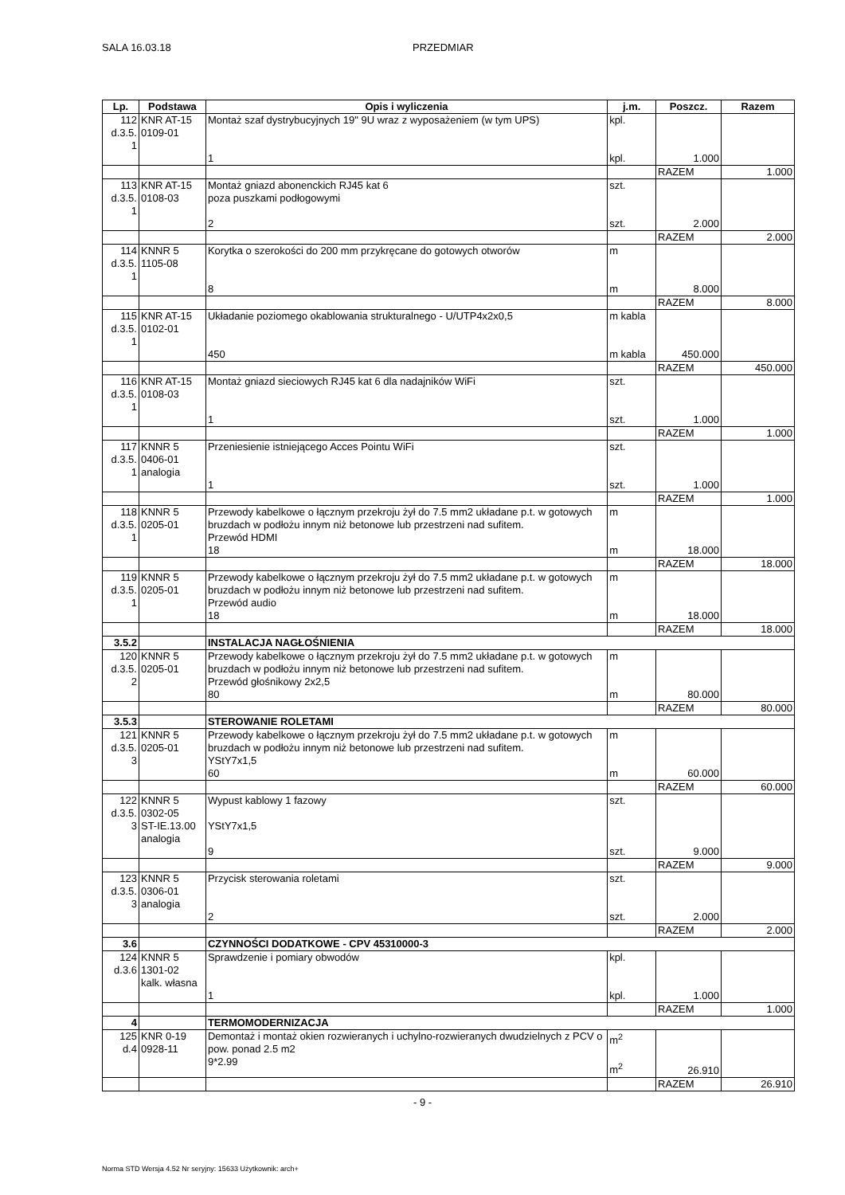SALA 16.03.18 PRZEDMIAR
| Lp. | Podstawa | Opis i wyliczenia | j.m. | Poszcz. | Razem |
| --- | --- | --- | --- | --- | --- |
| 112 d.3.5. 1 | KNR AT-15 0109-01 | Montaż szaf dystrybucyjnych 19" 9U wraz z wyposażeniem (w tym UPS) 1 | kpl. kpl. | 1.000 | |
| | | | | RAZEM | 1.000 |
| 113 d.3.5. 1 | KNR AT-15 0108-03 | Montaż gniazd abonenckich RJ45 kat 6 poza puszkami podłogowymi 2 | szt. szt. | 2.000 | |
| | | | | RAZEM | 2.000 |
| 114 d.3.5. 1 | KNNR 5 1105-08 | Korytka o szerokości do 200 mm przykręcane do gotowych otworów 8 | m m | 8.000 | |
| | | | | RAZEM | 8.000 |
| 115 d.3.5. 1 | KNR AT-15 0102-01 | Układanie poziomego okablowania strukturalnego - U/UTP4x2x0,5 450 | m kabla m kabla | 450.000 | |
| | | | | RAZEM | 450.000 |
| 116 d.3.5. 1 | KNR AT-15 0108-03 | Montaż gniazd sieciowych RJ45 kat 6 dla nadajników WiFi 1 | szt. szt. | 1.000 | |
| | | | | RAZEM | 1.000 |
| 117 d.3.5. 1 | KNNR 5 0406-01 analogia | Przeniesienie istniejącego Acces Pointu WiFi 1 | szt. szt. | 1.000 | |
| | | | | RAZEM | 1.000 |
| 118 d.3.5. 1 | KNNR 5 0205-01 | Przewody kabelkowe o łącznym przekroju żył do 7.5 mm2 układane p.t. w gotowych bruzdach w podłożu innym niż betonowe lub przestrzeni nad sufitem. Przewód HDMI 18 | m m | 18.000 | |
| | | | | RAZEM | 18.000 |
| 119 d.3.5. 1 | KNNR 5 0205-01 | Przewody kabelkowe o łącznym przekroju żył do 7.5 mm2 układane p.t. w gotowych bruzdach w podłożu innym niż betonowe lub przestrzeni nad sufitem. Przewód audio 18 | m m | 18.000 | |
| | | | | RAZEM | 18.000 |
| 3.5.2 | | INSTALACJA NAGŁOŚNIENIA | | | |
| 120 d.3.5. 2 | KNNR 5 0205-01 | Przewody kabelkowe o łącznym przekroju żył do 7.5 mm2 układane p.t. w gotowych bruzdach w podłożu innym niż betonowe lub przestrzeni nad sufitem. Przewód głośnikowy 2x2,5 80 | m m | 80.000 | |
| | | | | RAZEM | 80.000 |
| 3.5.3 | | STEROWANIE ROLETAMI | | | |
| 121 d.3.5. 3 | KNNR 5 0205-01 | Przewody kabelkowe o łącznym przekroju żył do 7.5 mm2 układane p.t. w gotowych bruzdach w podłożu innym niż betonowe lub przestrzeni nad sufitem. YStY7x1,5 60 | m m | 60.000 | |
| | | | | RAZEM | 60.000 |
| 122 d.3.5. 3 | KNNR 5 0302-05 ST-IE.13.00 analogia | Wypust kablowy 1 fazowy YStY7x1,5 9 | szt. szt. | 9.000 | |
| | | | | RAZEM | 9.000 |
| 123 d.3.5. 3 | KNNR 5 0306-01 analogia | Przycisk sterowania roletami 2 | szt. szt. | 2.000 | |
| | | | | RAZEM | 2.000 |
| 3.6 | | CZYNNOŚCI DODATKOWE - CPV 45310000-3 | | | |
| 124 d.3.6 | KNNR 5 1301-02 kalk. własna | Sprawdzenie i pomiary obwodów 1 | kpl. kpl. | 1.000 | |
| | | | | RAZEM | 1.000 |
| 4 | | TERMOMODERNIZACJA | | | |
| 125 d.4 | KNR 0-19 0928-11 | Demontaż i montaż okien rozwieranych i uchylno-rozwieranych dwudzielnych z PCV o pow. ponad 2.5 m2 9*2.99 | m<sup>2</sup> m<sup>2</sup> | 26.910 | |
| | | | | RAZEM | 26.910 |
- 9 -
Norma STD Wersja 4.52 Nr seryjny: 15633 Użytkownik: arch+